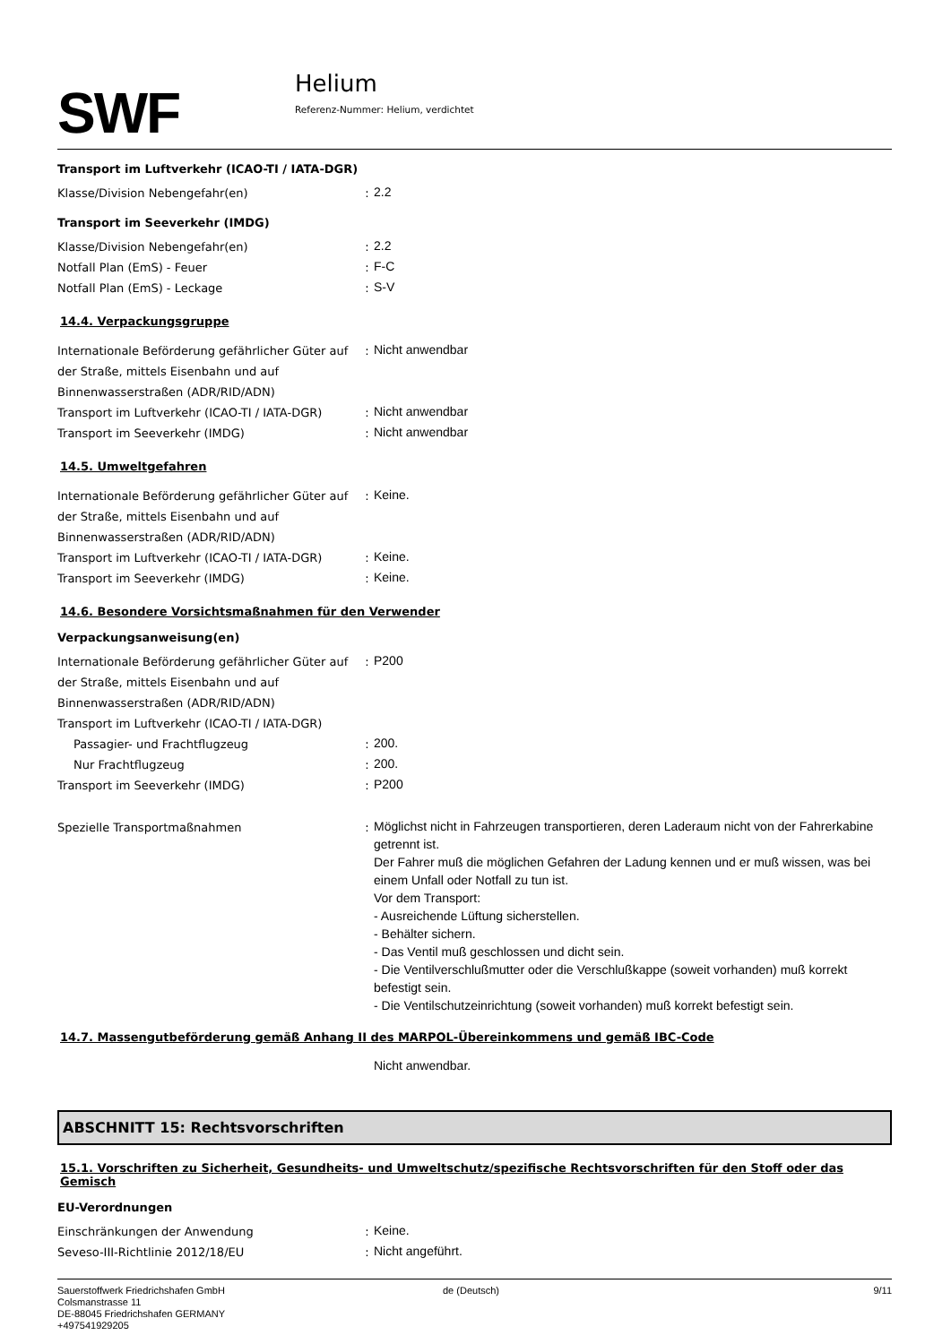SWF
Helium
Referenz-Nummer: Helium, verdichtet
Transport im Luftverkehr (ICAO-TI / IATA-DGR)
Klasse/Division Nebengefahr(en) :
2.2
Transport im Seeverkehr (IMDG)
Klasse/Division Nebengefahr(en) :
2.2
Notfall Plan (EmS) - Feuer :
F-C
Notfall Plan (EmS) - Leckage :
S-V
14.4. Verpackungsgruppe
Internationale Beförderung gefährlicher Güter auf der Straße, mittels Eisenbahn und auf Binnenwasserstraßen (ADR/RID/ADN)
:
Nicht anwendbar
Transport im Luftverkehr (ICAO-TI / IATA-DGR)
:
Nicht anwendbar
Transport im Seeverkehr (IMDG) :
Nicht anwendbar
14.5. Umweltgefahren
Internationale Beförderung gefährlicher Güter auf der Straße, mittels Eisenbahn und auf Binnenwasserstraßen (ADR/RID/ADN)
:
Keine.
Transport im Luftverkehr (ICAO-TI / IATA-DGR)
:
Keine.
Transport im Seeverkehr (IMDG) :
Keine.
14.6. Besondere Vorsichtsmaßnahmen für den Verwender
Verpackungsanweisung(en)
Internationale Beförderung gefährlicher Güter auf der Straße, mittels Eisenbahn und auf Binnenwasserstraßen (ADR/RID/ADN)
:
P200
Transport im Luftverkehr (ICAO-TI / IATA-DGR)
Passagier- und Frachtflugzeug :
200.
Nur Frachtflugzeug :
200.
Transport im Seeverkehr (IMDG) :
P200
Spezielle Transportmaßnahmen :
Möglichst nicht in Fahrzeugen transportieren, deren Laderaum nicht von der Fahrerkabine getrennt ist.
Der Fahrer muß die möglichen Gefahren der Ladung kennen und er muß wissen, was bei einem Unfall oder Notfall zu tun ist.
Vor dem Transport:
- Ausreichende Lüftung sicherstellen.
- Behälter sichern.
- Das Ventil muß geschlossen und dicht sein.
- Die Ventilverschlußmutter oder die Verschlußkappe (soweit vorhanden) muß korrekt befestigt sein.
- Die Ventilschutzeinrichtung (soweit vorhanden) muß korrekt befestigt sein.
14.7. Massengutbeförderung gemäß Anhang II des MARPOL-Übereinkommens und gemäß IBC-Code
Nicht anwendbar.
ABSCHNITT 15: Rechtsvorschriften
15.1. Vorschriften zu Sicherheit, Gesundheits- und Umweltschutz/spezifische Rechtsvorschriften für den Stoff oder das Gemisch
EU-Verordnungen
Einschränkungen der Anwendung :
Keine.
Seveso-III-Richtlinie 2012/18/EU :
Nicht angeführt.
Sauerstoffwerk Friedrichshafen GmbH
Colsmanstrasse 11
DE-88045 Friedrichshafen GERMANY
+497541929205
de (Deutsch) 9/11